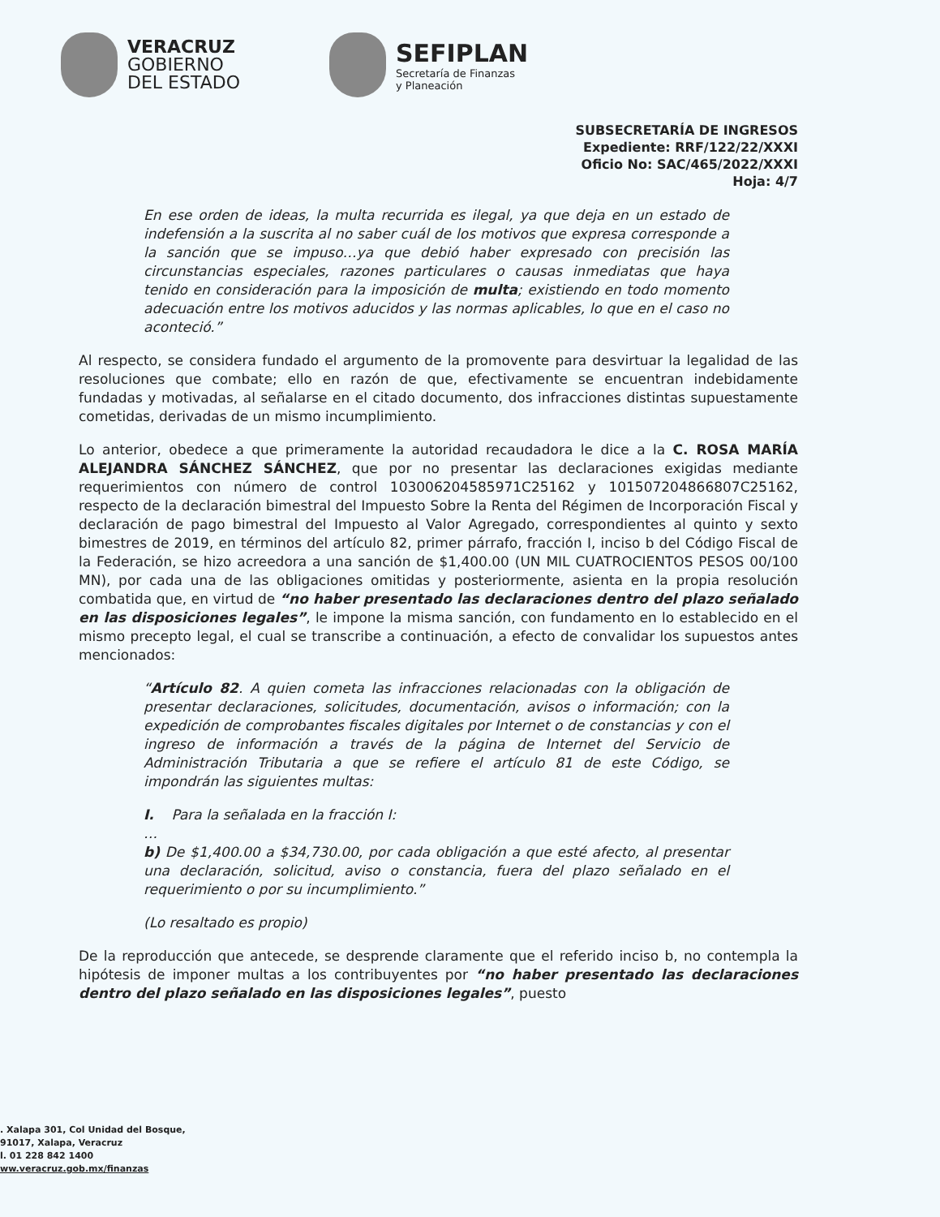VERACRUZ
GOBIERNO
DEL ESTADO
SEFIPLAN
Secretaría de Finanzas
y Planeación
SUBSECRETARÍA DE INGRESOS
Expediente: RRF/122/22/XXXI
Oficio No: SAC/465/2022/XXXI
Hoja: 4/7
En ese orden de ideas, la multa recurrida es ilegal, ya que deja en un estado de indefensión a la suscrita al no saber cuál de los motivos que expresa corresponde a la sanción que se impuso…ya que debió haber expresado con precisión las circunstancias especiales, razones particulares o causas inmediatas que haya tenido en consideración para la imposición de multa; existiendo en todo momento adecuación entre los motivos aducidos y las normas aplicables, lo que en el caso no aconteció.”
Al respecto, se considera fundado el argumento de la promovente para desvirtuar la legalidad de las resoluciones que combate; ello en razón de que, efectivamente se encuentran indebidamente fundadas y motivadas, al señalarse en el citado documento, dos infracciones distintas supuestamente cometidas, derivadas de un mismo incumplimiento.
Lo anterior, obedece a que primeramente la autoridad recaudadora le dice a la C. ROSA MARÍA ALEJANDRA SÁNCHEZ SÁNCHEZ, que por no presentar las declaraciones exigidas mediante requerimientos con número de control 103006204585971C25162 y 101507204866807C25162, respecto de la declaración bimestral del Impuesto Sobre la Renta del Régimen de Incorporación Fiscal y declaración de pago bimestral del Impuesto al Valor Agregado, correspondientes al quinto y sexto bimestres de 2019, en términos del artículo 82, primer párrafo, fracción I, inciso b del Código Fiscal de la Federación, se hizo acreedora a una sanción de $1,400.00 (UN MIL CUATROCIENTOS PESOS 00/100 MN), por cada una de las obligaciones omitidas y posteriormente, asienta en la propia resolución combatida que, en virtud de “no haber presentado las declaraciones dentro del plazo señalado en las disposiciones legales”, le impone la misma sanción, con fundamento en lo establecido en el mismo precepto legal, el cual se transcribe a continuación, a efecto de convalidar los supuestos antes mencionados:
“Artículo 82. A quien cometa las infracciones relacionadas con la obligación de presentar declaraciones, solicitudes, documentación, avisos o información; con la expedición de comprobantes fiscales digitales por Internet o de constancias y con el ingreso de información a través de la página de Internet del Servicio de Administración Tributaria a que se refiere el artículo 81 de este Código, se impondrán las siguientes multas:
I. Para la señalada en la fracción I:
…
b) De $1,400.00 a $34,730.00, por cada obligación a que esté afecto, al presentar una declaración, solicitud, aviso o constancia, fuera del plazo señalado en el requerimiento o por su incumplimiento.”
(Lo resaltado es propio)
De la reproducción que antecede, se desprende claramente que el referido inciso b, no contempla la hipótesis de imponer multas a los contribuyentes por “no haber presentado las declaraciones dentro del plazo señalado en las disposiciones legales”, puesto
. Xalapa 301, Col Unidad del Bosque,
91017, Xalapa, Veracruz
l. 01 228 842 1400
ww.veracruz.gob.mx/finanzas